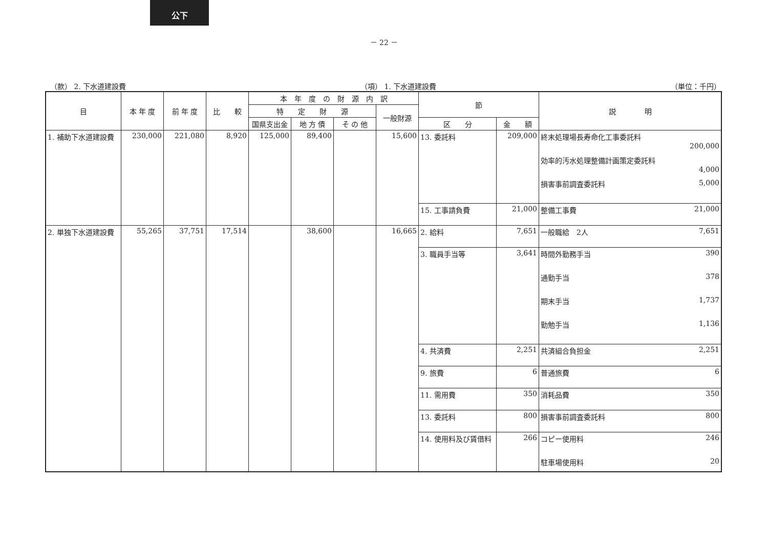公下
－ 22 －
（款） 2. 下水道建設費 （項） 1. 下水道建設費 （単位：千円）
| 目 | 本 年 度 | 前 年 度 | 比 較 | 本 年 度 の 財 源 内 訳 | | | | 節 | | 説 明 |
| --- | --- | --- | --- | --- | --- | --- | --- | --- | --- | --- |
| | | | | 特 定 財 源 | | | 一般財源 | | | |
| | | | | 国県支出金 | 地 方 債 | そ の 他 | | 区 分 | 金 額 | |
| 1. 補助下水道建設費 | 230,000 | 221,080 | 8,920 | 125,000 | 89,400 | | 15,600 | 13. 委託料 | 209,000 | 終末処理場長寿命化工事委託料 200,000 効率的汚水処理整備計画策定委託料 4,000 損害事前調査委託料 5,000 |
| | | | | | | | | 15. 工事請負費 | 21,000 | 整備工事費 21,000 |
| 2. 単独下水道建設費 | 55,265 | 37,751 | 17,514 | | 38,600 | | 16,665 | 2. 給料 | 7,651 | 一般職給 2人 7,651 |
| | | | | | | | | 3. 職員手当等 | 3,641 | 時間外勤務手当 390 通勤手当 378 期末手当 1,737 勤勉手当 1,136 |
| | | | | | | | | 4. 共済費 | 2,251 | 共済組合負担金 2,251 |
| | | | | | | | | 9. 旅費 | 6 | 普通旅費 6 |
| | | | | | | | | 11. 需用費 | 350 | 消耗品費 350 |
| | | | | | | | | 13. 委託料 | 800 | 損害事前調査委託料 800 |
| | | | | | | | | 14. 使用料及び賃借料 | 266 | コピー使用料 246 駐車場使用料 20 |